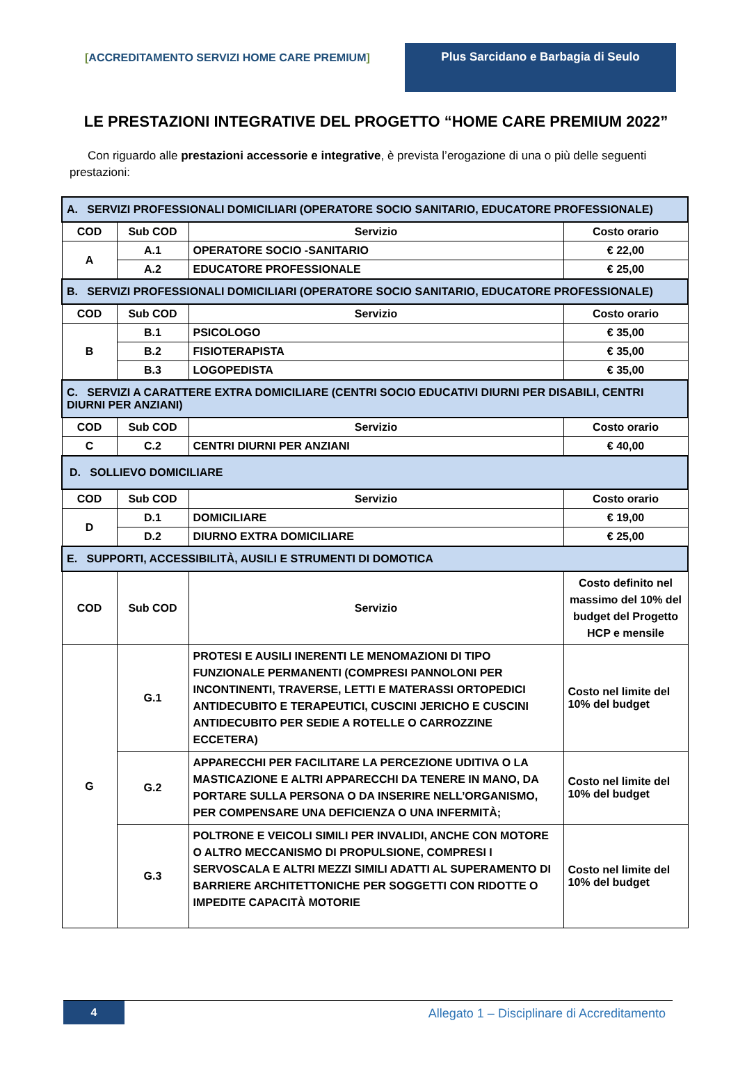[ACCREDITAMENTO SERVIZI HOME CARE PREMIUM]
Plus Sarcidano e Barbagia di Seulo
LE PRESTAZIONI INTEGRATIVE DEL PROGETTO “HOME CARE PREMIUM 2022”
Con riguardo alle prestazioni accessorie e integrative, è prevista l’erogazione di una o più delle seguenti prestazioni:
| A. SERVIZI PROFESSIONALI DOMICILIARI (OPERATORE SOCIO SANITARIO, EDUCATORE PROFESSIONALE) | | | |
| COD | Sub COD | Servizio | Costo orario |
| A | A.1 | OPERATORE SOCIO -SANITARIO | € 22,00 |
| | A.2 | EDUCATORE PROFESSIONALE | € 25,00 |
| B. SERVIZI PROFESSIONALI DOMICILIARI (OPERATORE SOCIO SANITARIO, EDUCATORE PROFESSIONALE) | | | |
| COD | Sub COD | Servizio | Costo orario |
| B | B.1 | PSICOLOGO | € 35,00 |
| | B.2 | FISIOTERAPISTA | € 35,00 |
| | B.3 | LOGOPEDISTA | € 35,00 |
| C. SERVIZI A CARATTERE EXTRA DOMICILIARE (CENTRI SOCIO EDUCATIVI DIURNI PER DISABILI, CENTRI DIURNI PER ANZIANI) | | | |
| COD | Sub COD | Servizio | Costo orario |
| C | C.2 | CENTRI DIURNI PER ANZIANI | € 40,00 |
| D. SOLLIEVO DOMICILIARE | | | |
| COD | Sub COD | Servizio | Costo orario |
| D | D.1 | DOMICILIARE | € 19,00 |
| | D.2 | DIURNO EXTRA DOMICILIARE | € 25,00 |
| E. SUPPORTI, ACCESSIBILITÀ, AUSILI E STRUMENTI DI DOMOTICA | | | |
| COD | Sub COD | Servizio | Costo definito nel massimo del 10% del budget del Progetto HCP e mensile |
| G | G.1 | PROTESI E AUSILI INERENTI LE MENOMAZIONI DI TIPO FUNZIONALE PERMANENTI (COMPRESI PANNOLONI PER INCONTINENTI, TRAVERSE, LETTI E MATERASSI ORTOPEDICI ANTIDECUBITO E TERAPEUTICI, CUSCINI JERICHO E CUSCINI ANTIDECUBITO PER SEDIE A ROTELLE O CARROZZINE ECCETERA) | Costo nel limite del 10% del budget |
| | G.2 | APPARECCHI PER FACILITARE LA PERCEZIONE UDITIVA O LA MASTICAZIONE E ALTRI APPARECCHI DA TENERE IN MANO, DA PORTARE SULLA PERSONA O DA INSERIRE NELL’ORGANISMO, PER COMPENSARE UNA DEFICIENZA O UNA INFERMITÀ; | Costo nel limite del 10% del budget |
| | G.3 | POLTRONE E VEICOLI SIMILI PER INVALIDI, ANCHE CON MOTORE O ALTRO MECCANISMO DI PROPULSIONE, COMPRESI I SERVOSCALA E ALTRI MEZZI SIMILI ADATTI AL SUPERAMENTO DI BARRIERE ARCHITETTONICHE PER SOGGETTI CON RIDOTTE O IMPEDITE CAPACITÀ MOTORIE | Costo nel limite del 10% del budget |
4
Allegato 1 – Disciplinare di Accreditamento